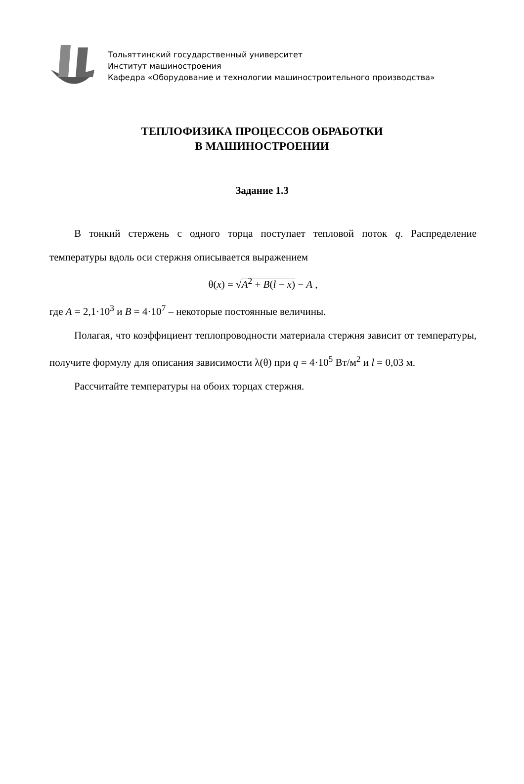Тольяттинский государственный университет
Институт машиностроения
Кафедра «Оборудование и технологии машиностроительного производства»
ТЕПЛОФИЗИКА ПРОЦЕССОВ ОБРАБОТКИ
В МАШИНОСТРОЕНИИ
Задание 1.3
В тонкий стержень с одного торца поступает тепловой поток q. Распределение температуры вдоль оси стержня описывается выражением
θ(x) = √A<sup>2</sup> + B(l − x) − A ,
где A = 2,1·10<sup>3</sup> и B = 4·10<sup>7</sup> – некоторые постоянные величины.
Полагая, что коэффициент теплопроводности материала стержня зависит от температуры, получите формулу для описания зависимости λ(θ) при q = 4·10<sup>5</sup> Вт/м<sup>2</sup> и l = 0,03 м.
Рассчитайте температуры на обоих торцах стержня.